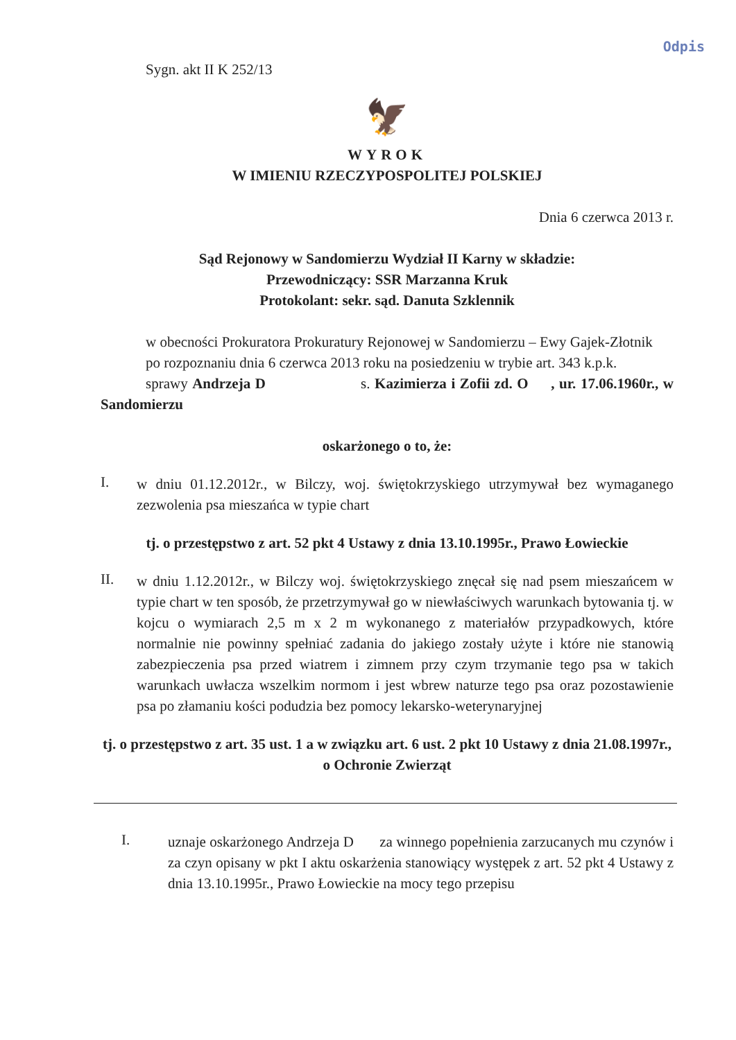Odpis
Sygn. akt II K 252/13
🦅
WYROK
W IMIENIU RZECZYPOSPOLITEJ POLSKIEJ
Dnia 6 czerwca 2013 r.
Sąd Rejonowy w Sandomierzu Wydział II Karny w składzie:
Przewodniczący: SSR Marzanna Kruk
Protokolant: sekr. sąd. Danuta Szklennik
w obecności Prokuratora Prokuratury Rejonowej w Sandomierzu – Ewy Gajek-Złotnik
po rozpoznaniu dnia 6 czerwca 2013 roku na posiedzeniu w trybie art. 343 k.p.k.
sprawy Andrzeja D s. Kazimierza i Zofii zd. O , ur. 17.06.1960r., w Sandomierzu
oskarżonego o to, że:
I. w dniu 01.12.2012r., w Bilczy, woj. świętokrzyskiego utrzymywał bez wymaganego zezwolenia psa mieszańca w typie chart
tj. o przestępstwo z art. 52 pkt 4 Ustawy z dnia 13.10.1995r., Prawo Łowieckie
II. w dniu 1.12.2012r., w Bilczy woj. świętokrzyskiego znęcał się nad psem mieszańcem w typie chart w ten sposób, że przetrzymywał go w niewłaściwych warunkach bytowania tj. w kojcu o wymiarach 2,5 m x 2 m wykonanego z materiałów przypadkowych, które normalnie nie powinny spełniać zadania do jakiego zostały użyte i które nie stanowią zabezpieczenia psa przed wiatrem i zimnem przy czym trzymanie tego psa w takich warunkach uwłacza wszelkim normom i jest wbrew naturze tego psa oraz pozostawienie psa po złamaniu kości podudzia bez pomocy lekarsko-weterynaryjnej
tj. o przestępstwo z art. 35 ust. 1 a w związku art. 6 ust. 2 pkt 10 Ustawy z dnia 21.08.1997r., o Ochronie Zwierząt
I. uznaje oskarżonego Andrzeja D za winnego popełnienia zarzucanych mu czynów i za czyn opisany w pkt I aktu oskarżenia stanowiący występek z art. 52 pkt 4 Ustawy z dnia 13.10.1995r., Prawo Łowieckie na mocy tego przepisu